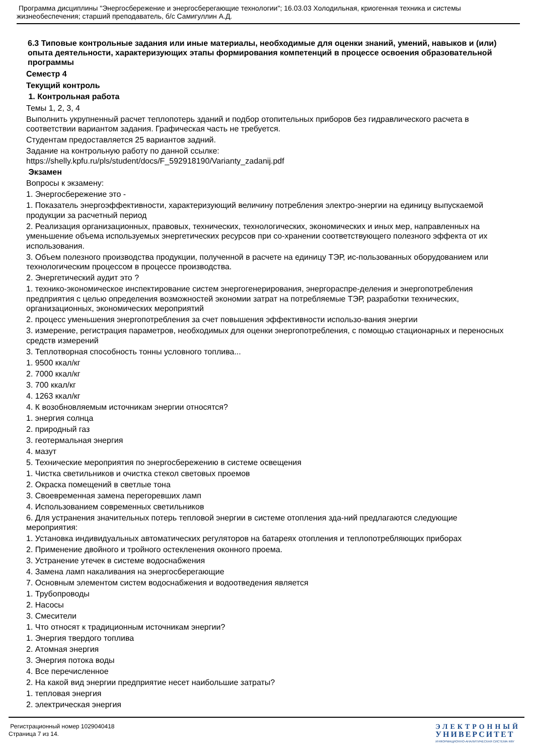Программа дисциплины "Энергосбережение и энергосберегающие технологии"; 16.03.03 Холодильная, криогенная техника и системы жизнеобеспечения; старший преподаватель, б/с Самигуллин А.Д.
6.3 Типовые контрольные задания или иные материалы, необходимые для оценки знаний, умений, навыков и (или) опыта деятельности, характеризующих этапы формирования компетенций в процессе освоения образовательной программы
Семестр 4
Текущий контроль
1. Контрольная работа
Темы 1, 2, 3, 4
Выполнить укрупненный расчет теплопотерь зданий и подбор отопительных приборов без гидравлического расчета в соответствии вариантом задания. Графическая часть не требуется.
Студентам предоставляется 25 вариантов задний.
Задание на контрольную работу по данной ссылке:
https://shelly.kpfu.ru/pls/student/docs/F_592918190/Varianty_zadanij.pdf
Экзамен
Вопросы к экзамену:
1. Энергосбережение это -
1. Показатель энергоэффективности, характеризующий величину потребления электро-энергии на единицу выпускаемой продукции за расчетный период
2. Реализация организационных, правовых, технических, технологических, экономических и иных мер, направленных на уменьшение объема используемых энергетических ресурсов при со-хранении соответствующего полезного эффекта от их использования.
3. Объем полезного производства продукции, полученной в расчете на единицу ТЭР, ис-пользованных оборудованием или технологическим процессом в процессе производства.
2. Энергетический аудит это ?
1. технико-экономическое инспектирование систем энергогенерирования, энергораспре-деления и энергопотребления предприятия с целью определения возможностей экономии затрат на потребляемые ТЭР, разработки технических, организационных, экономических мероприятий
2. процесс уменьшения энергопотребления за счет повышения эффективности использо-вания энергии
3. измерение, регистрация параметров, необходимых для оценки энергопотребления, с помощью стационарных и переносных средств измерений
3. Теплотворная способность тонны условного топлива...
1. 9500 ккал/кг
2. 7000 ккал/кг
3. 700 ккал/кг
4. 1263 ккал/кг
4. К возобновляемым источникам энергии относятся?
1. энергия солнца
2. природный газ
3. геотермальная энергия
4. мазут
5. Технические мероприятия по энергосбережению в системе освещения
1. Чистка светильников и очистка стекол световых проемов
2. Окраска помещений в светлые тона
3. Своевременная замена перегоревших ламп
4. Использованием современных светильников
6. Для устранения значительных потерь тепловой энергии в системе отопления зда-ний предлагаются следующие мероприятия:
1. Установка индивидуальных автоматических регуляторов на батареях отопления и теплопотребляющих приборах
2. Применение двойного и тройного остекленения оконного проема.
3. Устранение утечек в системе водоснабжения
4. Замена ламп накаливания на энергосберегающие
7. Основным элементом систем водоснабжения и водоотведения является
1. Трубопроводы
2. Насосы
3. Смесители
1. Что относят к традиционным источникам энергии?
1. Энергия твердого топлива
2. Атомная энергия
3. Энергия потока воды
4. Все перечисленное
2. На какой вид энергии предприятие несет наибольшие затраты?
1. тепловая энергия
2. электрическая энергия
Регистрационный номер 1029040418
Страница 7 из 14.
ЭЛЕКТРОННЫЙ
УНИВЕРСИТЕТ
ИНФОРМАЦИОННО-АНАЛИТИЧЕСКАЯ СИСТЕМА КФУ